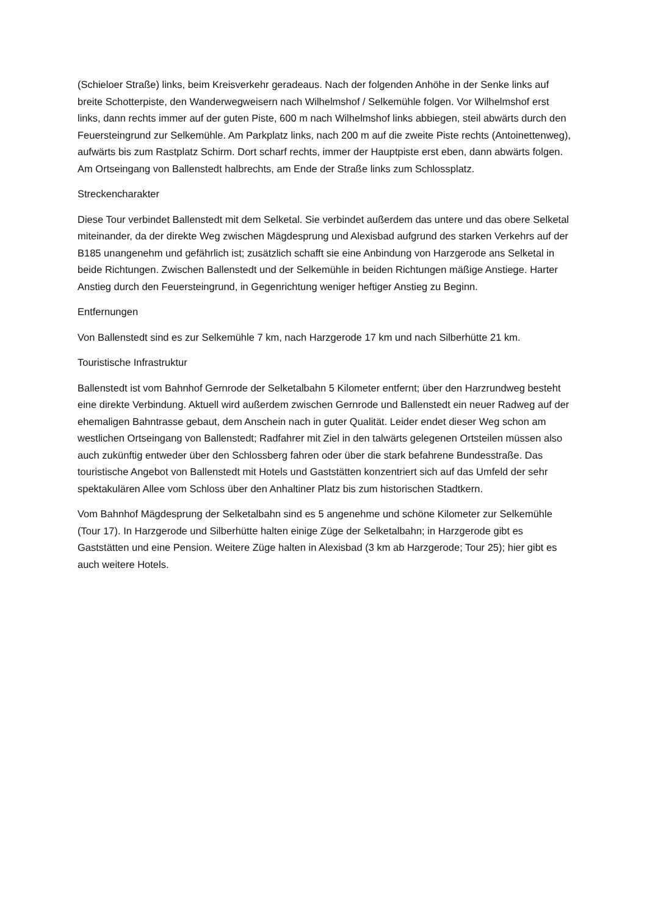(Schieloer Straße) links, beim Kreisverkehr geradeaus. Nach der folgenden Anhöhe in der Senke links auf breite Schotterpiste, den Wanderwegweisern nach Wilhelmshof / Selkemühle folgen. Vor Wilhelmshof erst links, dann rechts immer auf der guten Piste, 600 m nach Wilhelmshof links abbiegen, steil abwärts durch den Feuersteingrund zur Selkemühle. Am Parkplatz links, nach 200 m auf die zweite Piste rechts (Antoinettenweg), aufwärts bis zum Rastplatz Schirm. Dort scharf rechts, immer der Hauptpiste erst eben, dann abwärts folgen. Am Ortseingang von Ballenstedt halbrechts, am Ende der Straße links zum Schlossplatz.
Streckencharakter
Diese Tour verbindet Ballenstedt mit dem Selketal. Sie verbindet außerdem das untere und das obere Selketal miteinander, da der direkte Weg zwischen Mägdesprung und Alexisbad aufgrund des starken Verkehrs auf der B185 unangenehm und gefährlich ist; zusätzlich schafft sie eine Anbindung von Harzgerode ans Selketal in beide Richtungen. Zwischen Ballenstedt und der Selkemühle in beiden Richtungen mäßige Anstiege. Harter Anstieg durch den Feuersteingrund, in Gegenrichtung weniger heftiger Anstieg zu Beginn.
Entfernungen
Von Ballenstedt sind es zur Selkemühle 7 km, nach Harzgerode 17 km und nach Silberhütte 21 km.
Touristische Infrastruktur
Ballenstedt ist vom Bahnhof Gernrode der Selketalbahn 5 Kilometer entfernt; über den Harzrundweg besteht eine direkte Verbindung. Aktuell wird außerdem zwischen Gernrode und Ballenstedt ein neuer Radweg auf der ehemaligen Bahntrasse gebaut, dem Anschein nach in guter Qualität. Leider endet dieser Weg schon am westlichen Ortseingang von Ballenstedt; Radfahrer mit Ziel in den talwärts gelegenen Ortsteilen müssen also auch zukünftig entweder über den Schlossberg fahren oder über die stark befahrene Bundesstraße. Das touristische Angebot von Ballenstedt mit Hotels und Gaststätten konzentriert sich auf das Umfeld der sehr spektakulären Allee vom Schloss über den Anhaltiner Platz bis zum historischen Stadtkern.
Vom Bahnhof Mägdesprung der Selketalbahn sind es 5 angenehme und schöne Kilometer zur Selkemühle (Tour 17). In Harzgerode und Silberhütte halten einige Züge der Selketalbahn; in Harzgerode gibt es Gaststätten und eine Pension. Weitere Züge halten in Alexisbad (3 km ab Harzgerode; Tour 25); hier gibt es auch weitere Hotels.